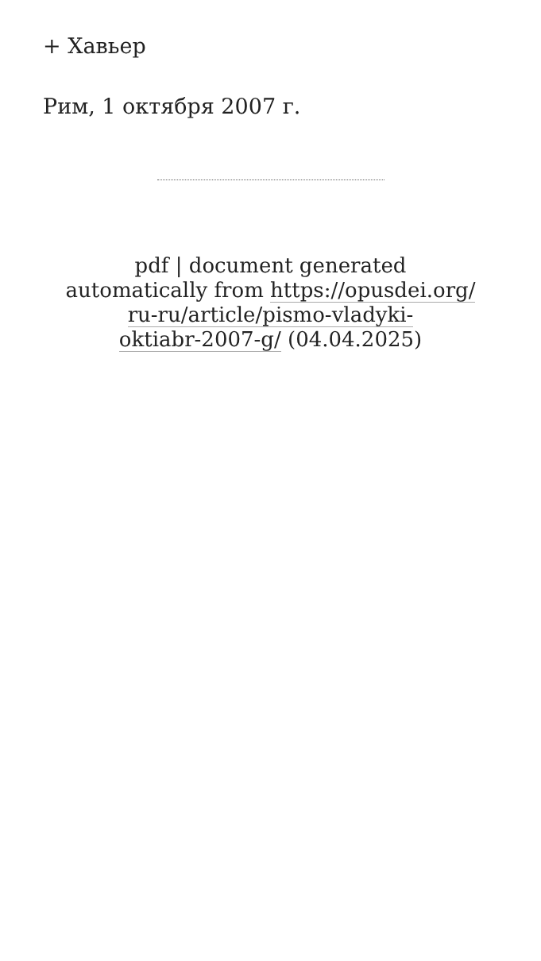+ Хавьер
Рим, 1 октября 2007 г.
pdf | document generated
automatically from https://opusdei.org/
ru-ru/article/pismo-vladyki-
oktiabr-2007-g/ (04.04.2025)